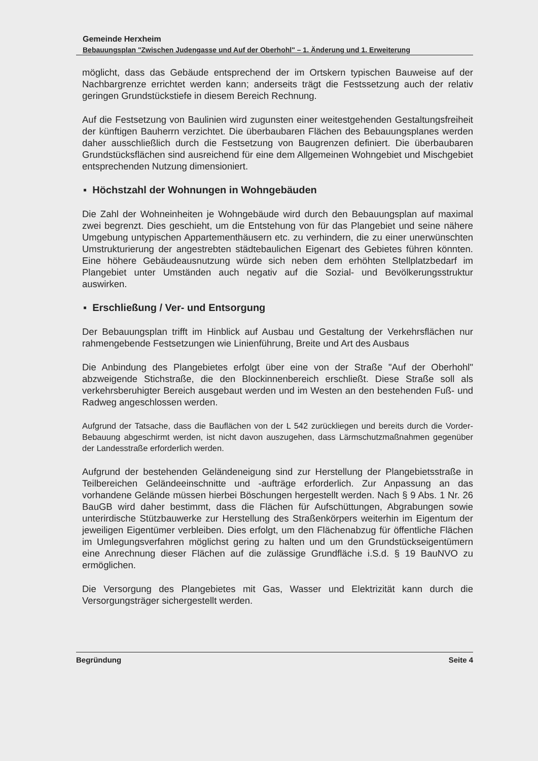Gemeinde Herxheim
Bebauungsplan "Zwischen Judengasse und Auf der Oberhohl" – 1. Änderung und 1. Erweiterung
möglicht, dass das Gebäude entsprechend der im Ortskern typischen Bauweise auf der Nachbargrenze errichtet werden kann; anderseits trägt die Festssetzung auch der relativ geringen Grundstückstiefe in diesem Bereich Rechnung.
Auf die Festsetzung von Baulinien wird zugunsten einer weitestgehenden Gestaltungsfreiheit der künftigen Bauherrn verzichtet. Die überbaubaren Flächen des Bebauungsplanes werden daher ausschließlich durch die Festsetzung von Baugrenzen definiert. Die überbaubaren Grundstücksflächen sind ausreichend für eine dem Allgemeinen Wohngebiet und Mischgebiet entsprechenden Nutzung dimensioniert.
▪ Höchstzahl der Wohnungen in Wohngebäuden
Die Zahl der Wohneinheiten je Wohngebäude wird durch den Bebauungsplan auf maximal zwei begrenzt. Dies geschieht, um die Entstehung von für das Plangebiet und seine nähere Umgebung untypischen Appartementhäusern etc. zu verhindern, die zu einer unerwünschten Umstrukturierung der angestrebten städtebaulichen Eigenart des Gebietes führen könnten. Eine höhere Gebäudeausnutzung würde sich neben dem erhöhten Stellplatzbedarf im Plangebiet unter Umständen auch negativ auf die Sozial- und Bevölkerungsstruktur auswirken.
▪ Erschließung / Ver- und Entsorgung
Der Bebauungsplan trifft im Hinblick auf Ausbau und Gestaltung der Verkehrsflächen nur rahmengebende Festsetzungen wie Linienführung, Breite und Art des Ausbaus
Die Anbindung des Plangebietes erfolgt über eine von der Straße "Auf der Oberhohl" abzweigende Stichstraße, die den Blockinnenbereich erschließt. Diese Straße soll als verkehrsberuhigter Bereich ausgebaut werden und im Westen an den bestehenden Fuß- und Radweg angeschlossen werden.
Aufgrund der Tatsache, dass die Bauflächen von der L 542 zurückliegen und bereits durch die Vorder-Bebauung abgeschirmt werden, ist nicht davon auszugehen, dass Lärmschutzmaßnahmen gegenüber der Landesstraße erforderlich werden.
Aufgrund der bestehenden Geländeneigung sind zur Herstellung der Plangebietsstraße in Teilbereichen Geländeeinschnitte und -aufträge erforderlich. Zur Anpassung an das vorhandene Gelände müssen hierbei Böschungen hergestellt werden. Nach § 9 Abs. 1 Nr. 26 BauGB wird daher bestimmt, dass die Flächen für Aufschüttungen, Abgrabungen sowie unterirdische Stützbauwerke zur Herstellung des Straßenkörpers weiterhin im Eigentum der jeweiligen Eigentümer verbleiben. Dies erfolgt, um den Flächenabzug für öffentliche Flächen im Umlegungsverfahren möglichst gering zu halten und um den Grundstückseigentümern eine Anrechnung dieser Flächen auf die zulässige Grundfläche i.S.d. § 19 BauNVO zu ermöglichen.
Die Versorgung des Plangebietes mit Gas, Wasser und Elektrizität kann durch die Versorgungsträger sichergestellt werden.
Begründung Seite 4